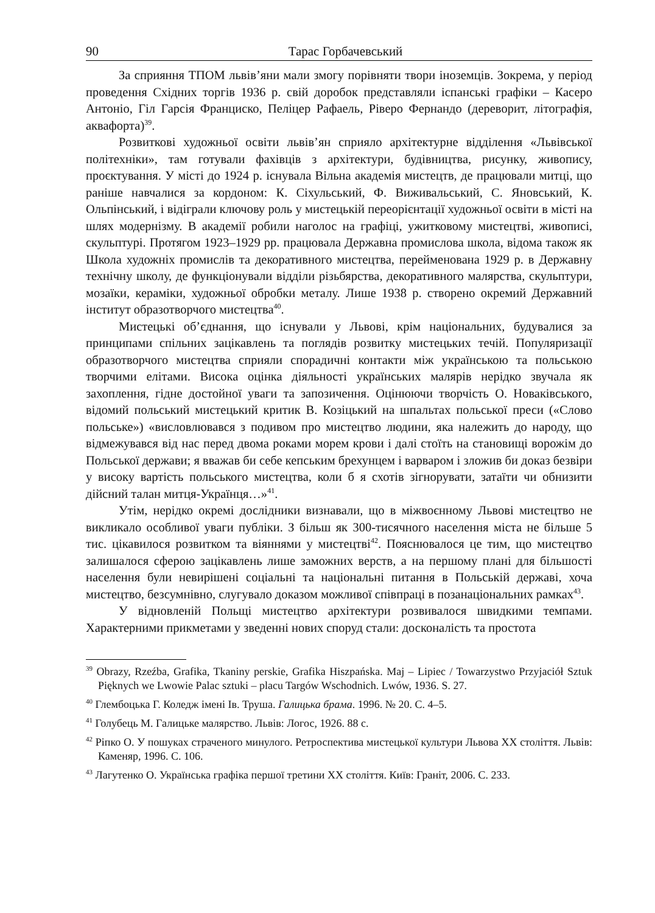90 Тарас Горбачевський
За сприяння ТПОМ львів’яни мали змогу порівняти твори іноземців. Зокрема, у період проведення Східних торгів 1936 р. свій доробок представляли іспанські графіки – Касеро Антоніо, Гіл Гарсія Франциско, Пеліцер Рафаель, Ріверо Фернандо (дереворит, літографія, аквафорта)<sup>39</sup>.
Розвиткові художньої освіти львів’ян сприяло архітектурне відділення «Львівської політехніки», там готували фахівців з архітектури, будівництва, рисунку, живопису, проєктування. У місті до 1924 р. існувала Вільна академія мистецтв, де працювали митці, що раніше навчалися за кордоном: К. Сіхульський, Ф. Виживальський, С. Яновський, К. Ольпінський, і відіграли ключову роль у мистецькій переорієнтації художньої освіти в місті на шлях модернізму. В академії робили наголос на графіці, ужитковому мистецтві, живописі, скульптурі. Протягом 1923–1929 рр. працювала Державна промислова школа, відома також як Школа художніх промислів та декоративного мистецтва, перейменована 1929 р. в Державну технічну школу, де функціонували відділи різьбярства, декоративного малярства, скульптури, мозаїки, кераміки, художньої обробки металу. Лише 1938 р. створено окремий Державний інститут образотворчого мистецтва<sup>40</sup>.
Мистецькі об’єднання, що існували у Львові, крім національних, будувалися за принципами спільних зацікавлень та поглядів розвитку мистецьких течій. Популяризації образотворчого мистецтва сприяли спорадичні контакти між українською та польською творчими елітами. Висока оцінка діяльності українських малярів нерідко звучала як захоплення, гідне достойної уваги та запозичення. Оцінюючи творчість О. Новаківського, відомий польський мистецький критик В. Козіцький на шпальтах польської преси («Слово польське») «висловлювався з подивом про мистецтво людини, яка належить до народу, що відмежувався від нас перед двома роками морем крови і далі стоїть на становищі ворожім до Польської держави; я вважав би себе кепським брехунцем і варваром і зложив би доказ безвіри у високу вартість польського мистецтва, коли б я схотів зігнорувати, затаїти чи обнизити дійсний талан митця-Українця…»<sup>41</sup>.
Утім, нерідко окремі дослідники визнавали, що в міжвоєнному Львові мистецтво не викликало особливої уваги публіки. З більш як 300-тисячного населення міста не більше 5 тис. цікавилося розвитком та віяннями у мистецтві<sup>42</sup>. Пояснювалося це тим, що мистецтво залишалося сферою зацікавлень лише заможних верств, а на першому плані для більшості населення були невирішені соціальні та національні питання в Польській державі, хоча мистецтво, безсумнівно, слугувало доказом можливої співпраці в позанаціональних рамках<sup>43</sup>.
У відновленій Польщі мистецтво архітектури розвивалося швидкими темпами. Характерними прикметами у зведенні нових споруд стали: досконалість та простота
<sup>39</sup> Obrazy, Rzeźba, Grafika, Tkaniny perskie, Grafika Hiszpańska. Maj – Lipiec / Towarzystwo Przyjaciół Sztuk Pięknych we Lwowie Palac sztuki – placu Targów Wschodnich. Lwów, 1936. S. 27.
<sup>40</sup> Глембоцька Г. Коледж імені Ів. Труша. Галицька брама. 1996. № 20. С. 4–5.
<sup>41</sup> Голубець М. Галицьке малярство. Львів: Логос, 1926. 88 с.
<sup>42</sup> Ріпко О. У пошуках страченого минулого. Ретроспектива мистецької культури Львова ХХ століття. Львів: Каменяр, 1996. С. 106.
<sup>43</sup> Лагутенко О. Українська графіка першої третини ХХ століття. Київ: Граніт, 2006. С. 233.